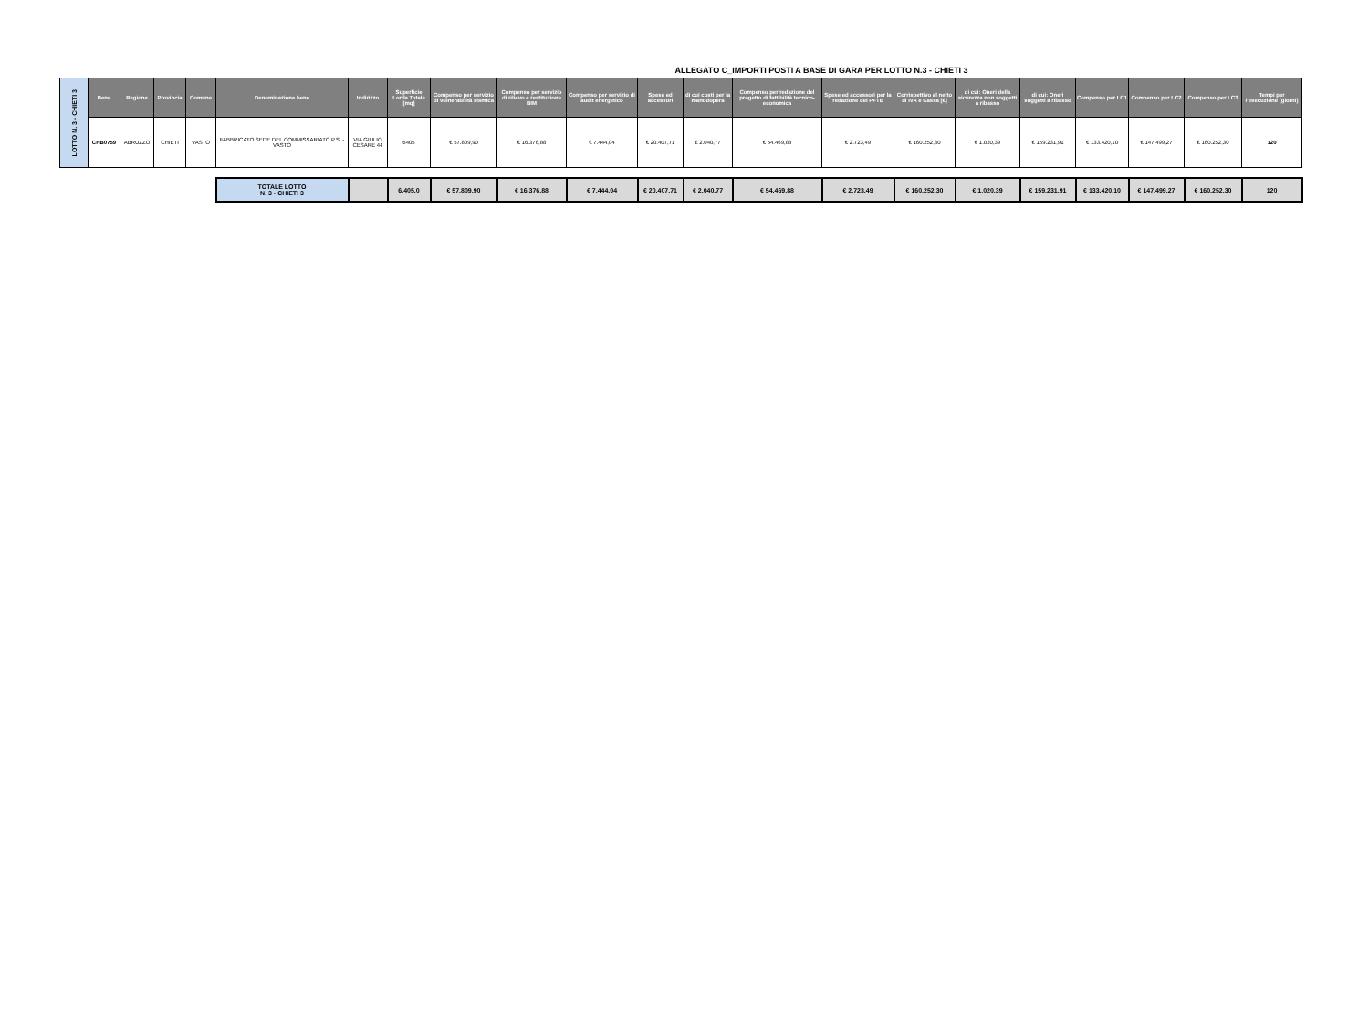ALLEGATO C_IMPORTI POSTI A BASE DI GARA PER LOTTO N.3 - CHIETI 3
| LOTTO N. 3 - CHIETI 3 | Bene | Regione | Provincia | Comune | Denominazione bene | Indirizzo | Superficie Lorda Totale [mq] | Compenso per servizio di vulnerabilità sismica | Compenso per servizio di rilievo e restituzione BIM | Compenso per servizio di audit energetico | Spese ed accessori | di cui costi per la manodopera | Compenso per redazione del progetto di fattibilità tecnico-economica | Spese ed accessori per la redazione del PFTE | Corrispettivo al netto di IVA e Cassa [€] | di cui: Oneri della sicurezza non soggetti a ribasso | di cui: Oneri soggetti a ribasso | Compenso per LC1 | Compenso per LC2 | Compenso per LC3 | Tempi per l'esecuzione [giorni] |
| | CHB0759 | ABRUZZO | CHIETI | VASTO | FABBRICATO SEDE DEL COMMISSARIATO P.S. - VASTO | VIA GIULIO CESARE 44 | 6405 | € 57.809,90 | € 16.376,88 | € 7.444,04 | € 20.407,71 | € 2.040,77 | € 54.469,88 | € 2.723,49 | € 160.252,30 | € 1.020,39 | € 159.231,91 | € 133.420,10 | € 147.499,27 | € 160.252,30 | 120 |
| | | | | | TOTALE LOTTO N. 3 - CHIETI 3 | | 6.405,0 | € 57.809,90 | € 16.376,88 | € 7.444,04 | € 20.407,71 | € 2.040,77 | € 54.469,88 | € 2.723,49 | € 160.252,30 | € 1.020,39 | € 159.231,91 | € 133.420,10 | € 147.499,27 | € 160.252,30 | 120 |